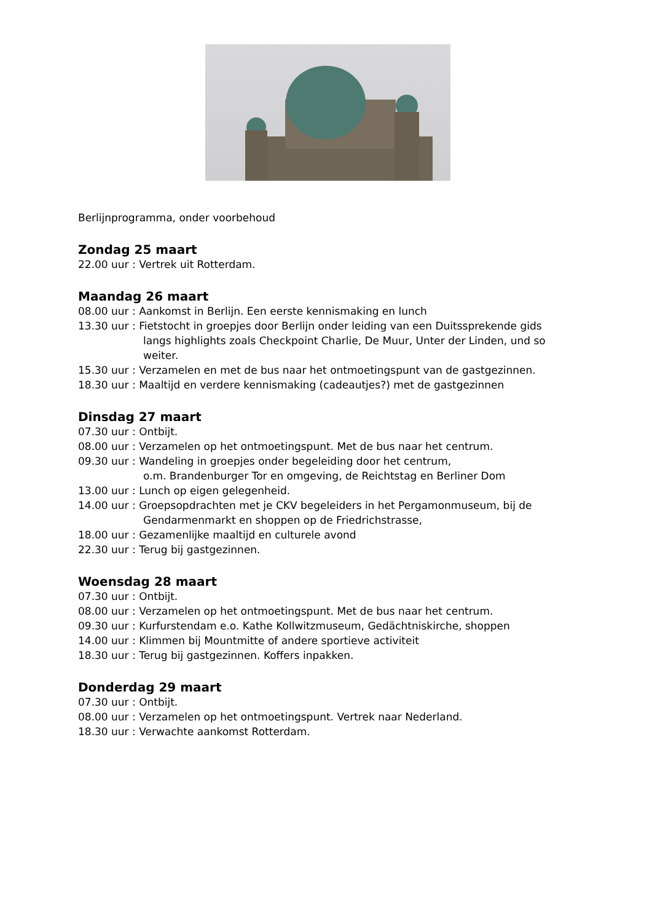Berlijnprogramma, onder voorbehoud
Zondag 25 maart
22.00 uur : Vertrek uit Rotterdam.
Maandag 26 maart
08.00 uur : Aankomst in Berlijn. Een eerste kennismaking en lunch
13.30 uur : Fietstocht in groepjes door Berlijn onder leiding van een Duitssprekende gids
langs highlights zoals Checkpoint Charlie, De Muur, Unter der Linden, und so weiter.
15.30 uur : Verzamelen en met de bus naar het ontmoetingspunt van de gastgezinnen.
18.30 uur : Maaltijd en verdere kennismaking (cadeautjes?) met de gastgezinnen
Dinsdag 27 maart
07.30 uur : Ontbijt.
08.00 uur : Verzamelen op het ontmoetingspunt. Met de bus naar het centrum.
09.30 uur : Wandeling in groepjes onder begeleiding door het centrum,
o.m. Brandenburger Tor en omgeving, de Reichtstag en Berliner Dom
13.00 uur : Lunch op eigen gelegenheid.
14.00 uur : Groepsopdrachten met je CKV begeleiders in het Pergamonmuseum, bij de
Gendarmenmarkt en shoppen op de Friedrichstrasse,
18.00 uur : Gezamenlijke maaltijd en culturele avond
22.30 uur : Terug bij gastgezinnen.
Woensdag 28 maart
07.30 uur : Ontbijt.
08.00 uur : Verzamelen op het ontmoetingspunt. Met de bus naar het centrum.
09.30 uur : Kurfurstendam e.o. Kathe Kollwitzmuseum, Gedächtniskirche, shoppen
14.00 uur : Klimmen bij Mountmitte of andere sportieve activiteit
18.30 uur : Terug bij gastgezinnen. Koffers inpakken.
Donderdag 29 maart
07.30 uur : Ontbijt.
08.00 uur : Verzamelen op het ontmoetingspunt. Vertrek naar Nederland.
18.30 uur : Verwachte aankomst Rotterdam.